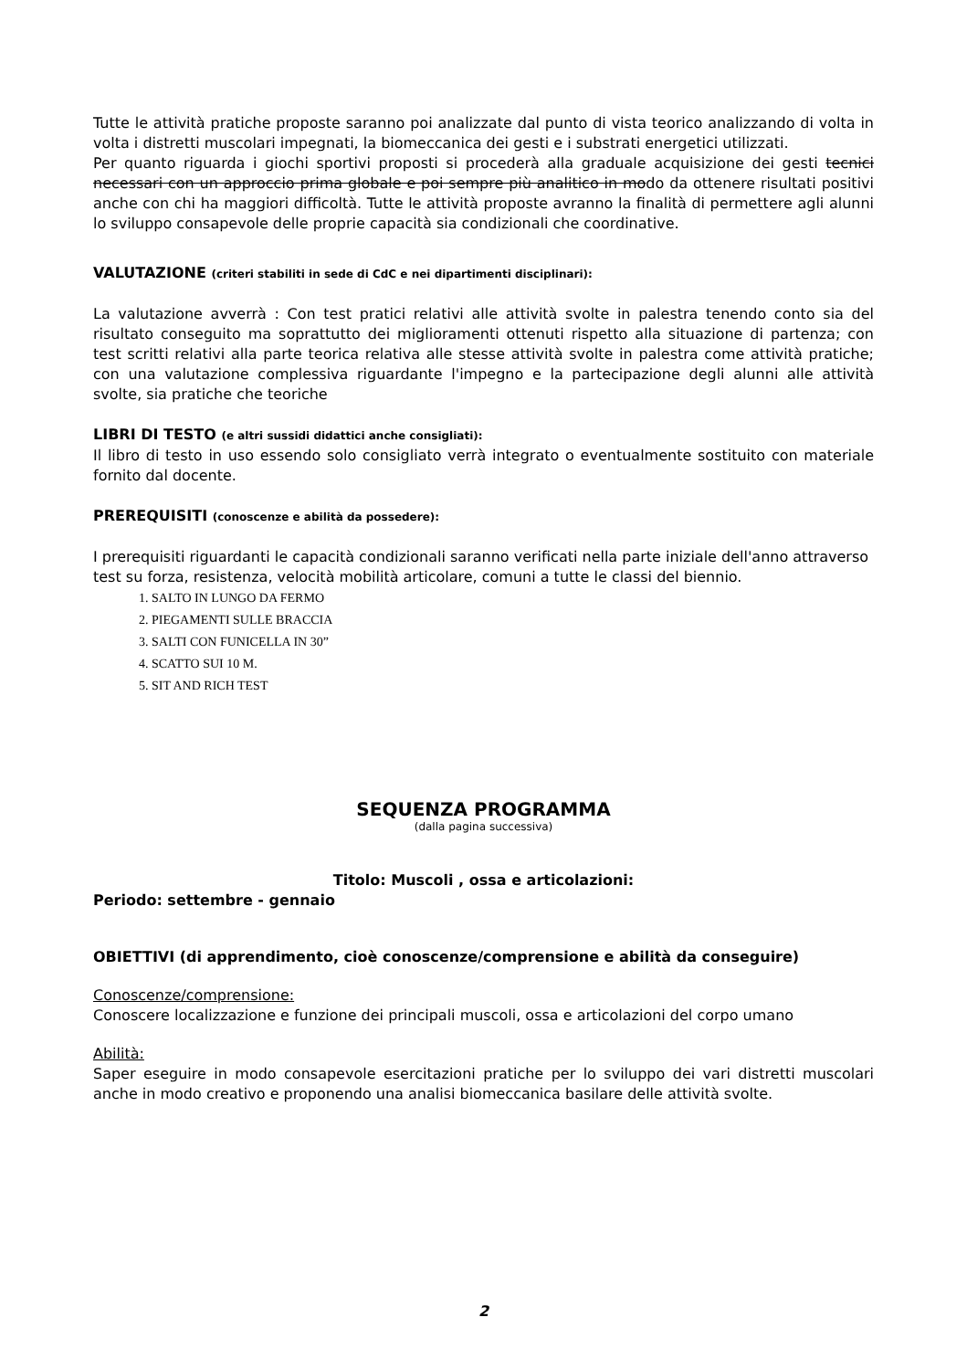Tutte le attività pratiche proposte saranno poi analizzate dal punto di vista teorico analizzando di volta in volta i distretti muscolari impegnati, la biomeccanica dei gesti e i substrati energetici utilizzati.
Per quanto riguarda i giochi sportivi proposti si procederà alla graduale acquisizione dei gesti tecnici necessari con un approccio prima globale e poi sempre più analitico in modo da ottenere risultati positivi anche con chi ha maggiori difficoltà. Tutte le attività proposte avranno la finalità di permettere agli alunni lo sviluppo consapevole delle proprie capacità sia condizionali che coordinative.
VALUTAZIONE (criteri stabiliti in sede di CdC e nei dipartimenti disciplinari):
La valutazione avverrà : Con test pratici relativi alle attività svolte in palestra tenendo conto sia del risultato conseguito ma soprattutto dei miglioramenti ottenuti rispetto alla situazione di partenza; con test scritti relativi alla parte teorica relativa alle stesse attività svolte in palestra come attività pratiche; con una valutazione complessiva riguardante l'impegno e la partecipazione degli alunni alle attività svolte, sia pratiche che teoriche
LIBRI DI TESTO (e altri sussidi didattici anche consigliati):
Il libro di testo in uso essendo solo consigliato verrà integrato o eventualmente sostituito con materiale fornito dal docente.
PREREQUISITI (conoscenze e abilità da possedere):
I prerequisiti riguardanti le capacità condizionali saranno verificati nella parte iniziale dell'anno attraverso test su forza, resistenza, velocità mobilità articolare, comuni a tutte le classi del biennio.
1. SALTO IN LUNGO DA FERMO
2. PIEGAMENTI SULLE BRACCIA
3. SALTI CON FUNICELLA IN 30”
4. SCATTO SUI 10 M.
5. SIT AND RICH TEST
SEQUENZA PROGRAMMA
(dalla pagina successiva)
Titolo: Muscoli , ossa e articolazioni:
Periodo: settembre - gennaio
OBIETTIVI (di apprendimento, cioè conoscenze/comprensione e abilità da conseguire)
Conoscenze/comprensione:
Conoscere localizzazione e funzione dei principali muscoli, ossa e articolazioni del corpo umano
Abilità:
Saper eseguire in modo consapevole esercitazioni pratiche per lo sviluppo dei vari distretti muscolari anche in modo creativo e proponendo una analisi biomeccanica basilare delle attività svolte.
2